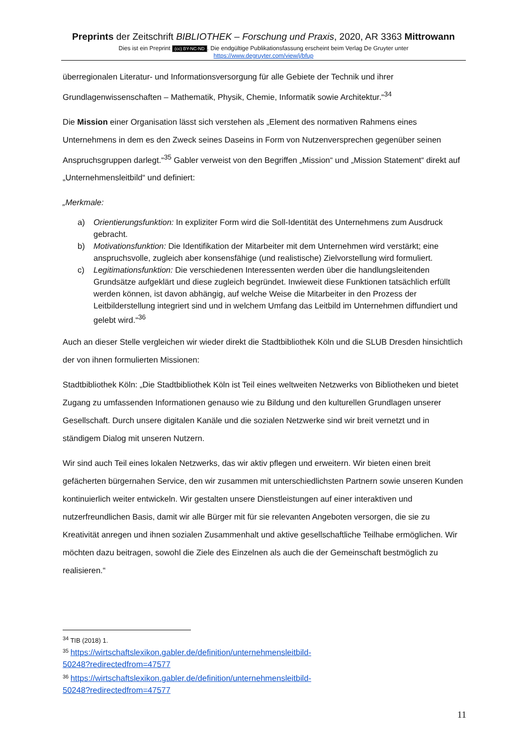Preprints der Zeitschrift BIBLIOTHEK – Forschung und Praxis, 2020, AR 3363 Mittrowann
Dies ist ein Preprint (cc) BY-NC-ND. Die endgültige Publikationsfassung erscheint beim Verlag De Gruyter unter
https://www.degruyter.com/view/j/bfup
überregionalen Literatur- und Informationsversorgung für alle Gebiete der Technik und ihrer Grundlagenwissenschaften – Mathematik, Physik, Chemie, Informatik sowie Architektur.“<sup>34</sup>
Die Mission einer Organisation lässt sich verstehen als „Element des normativen Rahmens eines Unternehmens in dem es den Zweck seines Daseins in Form von Nutzenversprechen gegenüber seinen Anspruchsgruppen darlegt.“<sup>35</sup> Gabler verweist von den Begriffen „Mission“ und „Mission Statement“ direkt auf „Unternehmensleitbild“ und definiert:
„Merkmale:
a) Orientierungsfunktion: In expliziter Form wird die Soll-Identität des Unternehmens zum Ausdruck gebracht.
b) Motivationsfunktion: Die Identifikation der Mitarbeiter mit dem Unternehmen wird verstärkt; eine anspruchsvolle, zugleich aber konsensfähige (und realistische) Zielvorstellung wird formuliert.
c) Legitimationsfunktion: Die verschiedenen Interessenten werden über die handlungsleitenden Grundsätze aufgeklärt und diese zugleich begründet. Inwieweit diese Funktionen tatsächlich erfüllt werden können, ist davon abhängig, auf welche Weise die Mitarbeiter in den Prozess der Leitbilderstellung integriert sind und in welchem Umfang das Leitbild im Unternehmen diffundiert und gelebt wird.“<sup>36</sup>
Auch an dieser Stelle vergleichen wir wieder direkt die Stadtbibliothek Köln und die SLUB Dresden hinsichtlich der von ihnen formulierten Missionen:
Stadtbibliothek Köln: „Die Stadtbibliothek Köln ist Teil eines weltweiten Netzwerks von Bibliotheken und bietet Zugang zu umfassenden Informationen genauso wie zu Bildung und den kulturellen Grundlagen unserer Gesellschaft. Durch unsere digitalen Kanäle und die sozialen Netzwerke sind wir breit vernetzt und in ständigem Dialog mit unseren Nutzern.
Wir sind auch Teil eines lokalen Netzwerks, das wir aktiv pflegen und erweitern. Wir bieten einen breit gefächerten bürgernahen Service, den wir zusammen mit unterschiedlichsten Partnern sowie unseren Kunden kontinuierlich weiter entwickeln. Wir gestalten unsere Dienstleistungen auf einer interaktiven und nutzerfreundlichen Basis, damit wir alle Bürger mit für sie relevanten Angeboten versorgen, die sie zu Kreativität anregen und ihnen sozialen Zusammenhalt und aktive gesellschaftliche Teilhabe ermöglichen. Wir möchten dazu beitragen, sowohl die Ziele des Einzelnen als auch die der Gemeinschaft bestmöglich zu realisieren.“
<sup>34</sup> TIB (2018) 1.
<sup>35</sup> https://wirtschaftslexikon.gabler.de/definition/unternehmensleitbild-
50248?redirectedfrom=47577
<sup>36</sup> https://wirtschaftslexikon.gabler.de/definition/unternehmensleitbild-
50248?redirectedfrom=47577
11